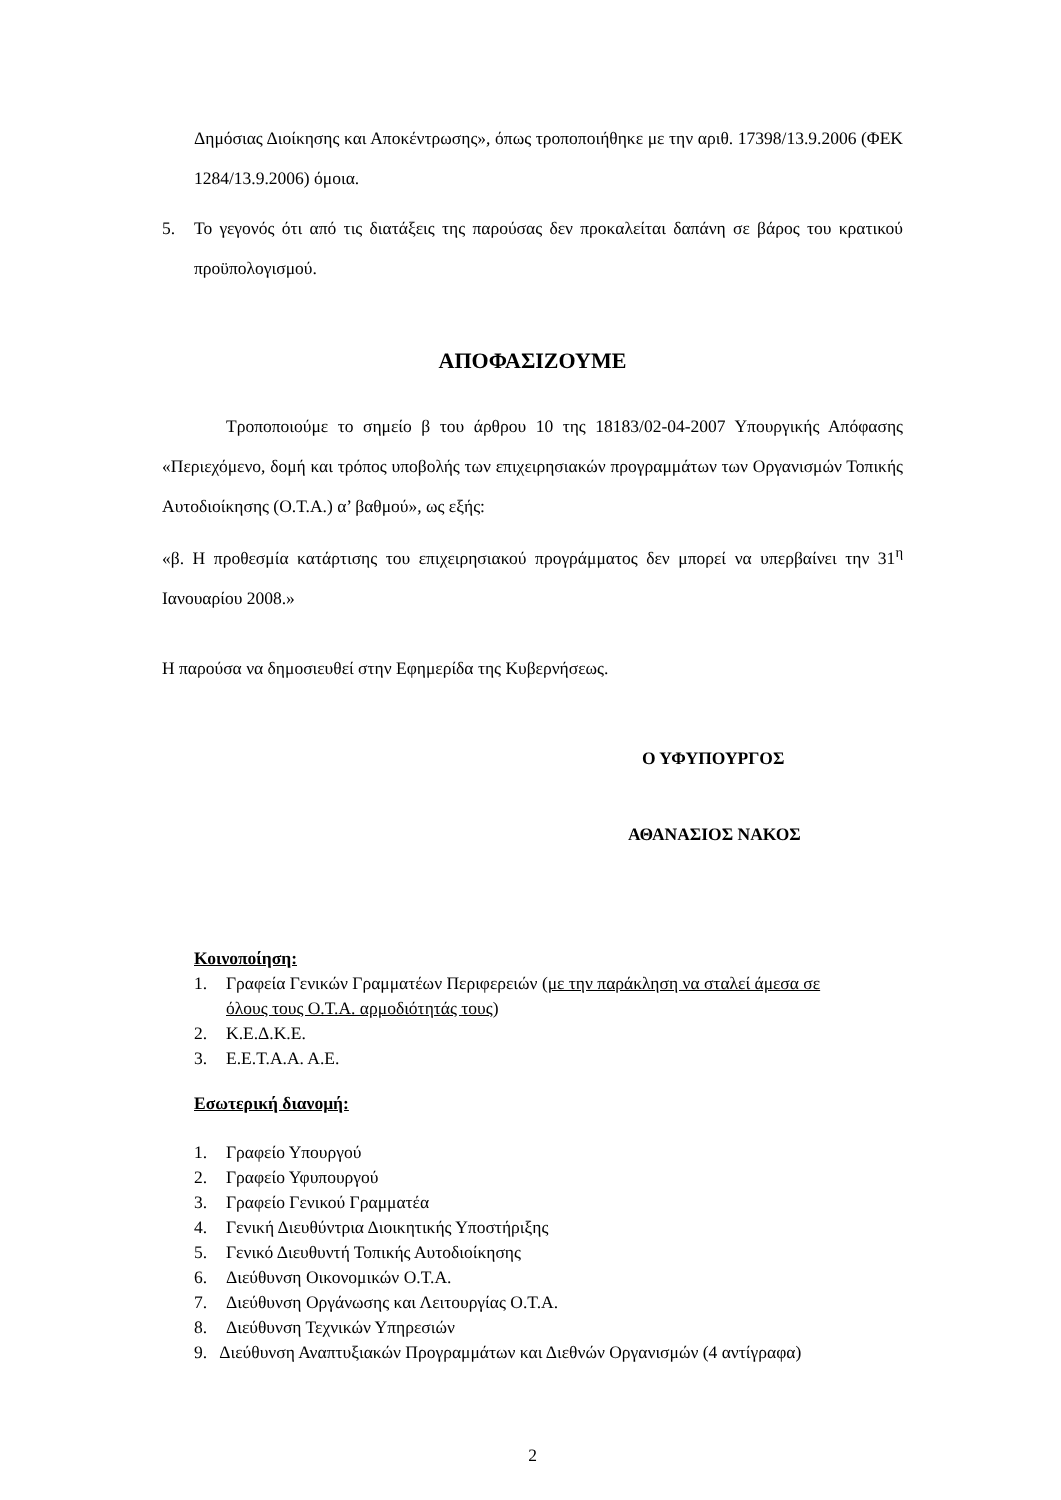Δημόσιας Διοίκησης και Αποκέντρωσης», όπως τροποποιήθηκε με την αριθ. 17398/13.9.2006 (ΦΕΚ 1284/13.9.2006) όμοια.
5. Το γεγονός ότι από τις διατάξεις της παρούσας δεν προκαλείται δαπάνη σε βάρος του κρατικού προϋπολογισμού.
ΑΠΟΦΑΣΙΖΟΥΜΕ
Τροποποιούμε το σημείο β του άρθρου 10 της 18183/02-04-2007 Υπουργικής Απόφασης «Περιεχόμενο, δομή και τρόπος υποβολής των επιχειρησιακών προγραμμάτων των Οργανισμών Τοπικής Αυτοδιοίκησης (Ο.Τ.Α.) α’ βαθμού», ως εξής:
«β. Η προθεσμία κατάρτισης του επιχειρησιακού προγράμματος δεν μπορεί να υπερβαίνει την 31<sup>η</sup> Ιανουαρίου 2008.»
Η παρούσα να δημοσιευθεί στην Εφημερίδα της Κυβερνήσεως.
Ο ΥΦΥΠΟΥΡΓΟΣ
ΑΘΑΝΑΣΙΟΣ ΝΑΚΟΣ
Κοινοποίηση:
1. Γραφεία Γενικών Γραμματέων Περιφερειών (με την παράκληση να σταλεί άμεσα σε όλους τους Ο.Τ.Α. αρμοδιότητάς τους)
2. Κ.Ε.Δ.Κ.Ε.
3. Ε.Ε.Τ.Α.Α. Α.Ε.
Εσωτερική διανομή:
1. Γραφείο Υπουργού
2. Γραφείο Υφυπουργού
3. Γραφείο Γενικού Γραμματέα
4. Γενική Διευθύντρια Διοικητικής Υποστήριξης
5. Γενικό Διευθυντή Τοπικής Αυτοδιοίκησης
6. Διεύθυνση Οικονομικών Ο.Τ.Α.
7. Διεύθυνση Οργάνωσης και Λειτουργίας Ο.Τ.Α.
8. Διεύθυνση Τεχνικών Υπηρεσιών
9. Διεύθυνση Αναπτυξιακών Προγραμμάτων και Διεθνών Οργανισμών (4 αντίγραφα)
2